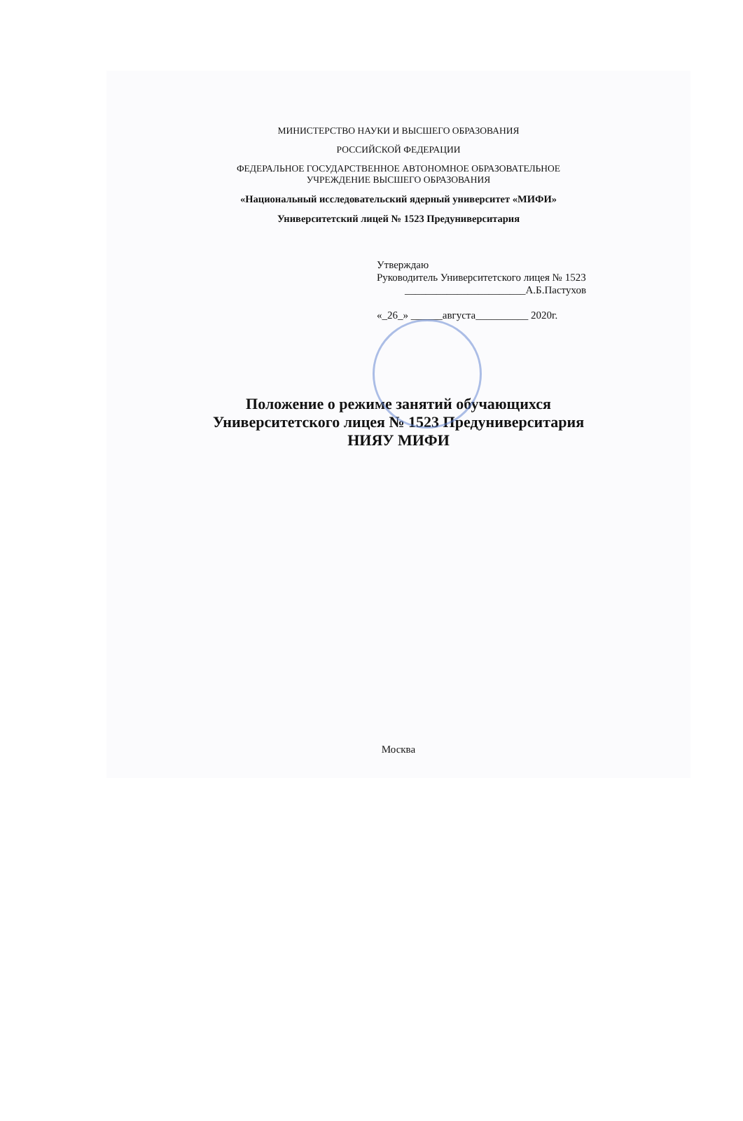МИНИСТЕРСТВО НАУКИ И ВЫСШЕГО ОБРАЗОВАНИЯ
РОССИЙСКОЙ ФЕДЕРАЦИИ
ФЕДЕРАЛЬНОЕ ГОСУДАРСТВЕННОЕ АВТОНОМНОЕ ОБРАЗОВАТЕЛЬНОЕ
УЧРЕЖДЕНИЕ ВЫСШЕГО ОБРАЗОВАНИЯ
«Национальный исследовательский ядерный университет «МИФИ»
Университетский лицей № 1523 Предуниверситария
Утверждаю
Руководитель Университетского лицея № 1523
_______________________А.Б.Пастухов
«_26_» ______августа__________ 2020г.
Положение о режиме занятий обучающихся
Университетского лицея № 1523 Предуниверситария
НИЯУ МИФИ
Москва